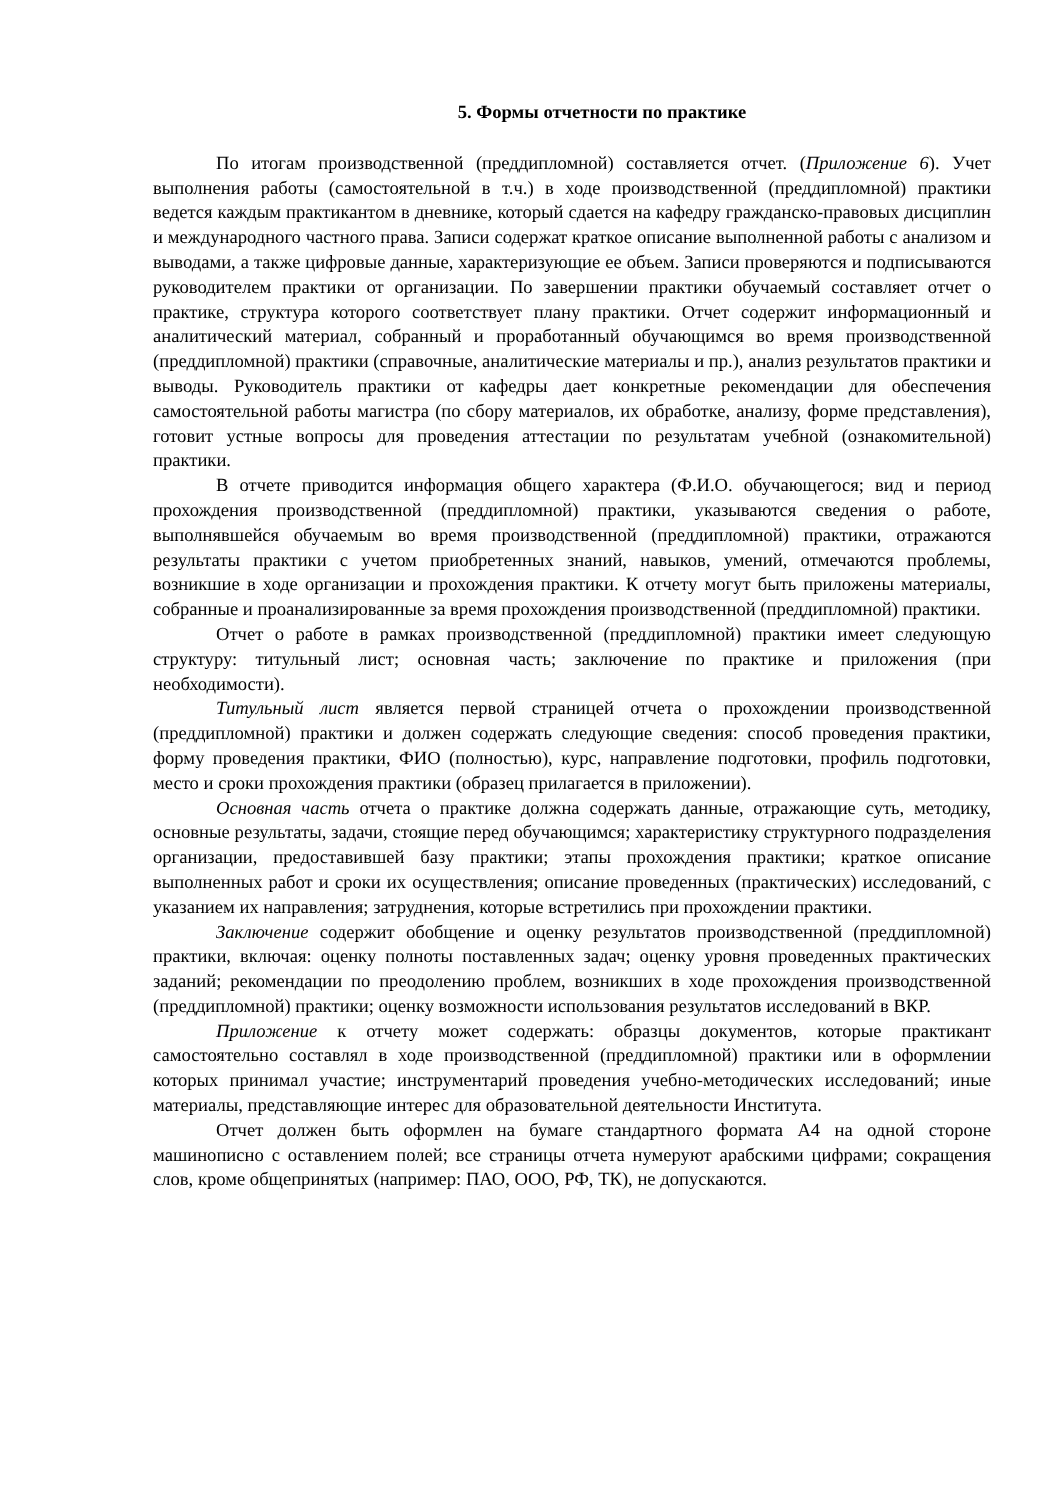5. Формы отчетности по практике
По итогам производственной (преддипломной) составляется отчет. (Приложение 6). Учет выполнения работы (самостоятельной в т.ч.) в ходе производственной (преддипломной) практики ведется каждым практикантом в дневнике, который сдается на кафедру гражданско-правовых дисциплин и международного частного права. Записи содержат краткое описание выполненной работы с анализом и выводами, а также цифровые данные, характеризующие ее объем. Записи проверяются и подписываются руководителем практики от организации. По завершении практики обучаемый составляет отчет о практике, структура которого соответствует плану практики. Отчет содержит информационный и аналитический материал, собранный и проработанный обучающимся во время производственной (преддипломной) практики (справочные, аналитические материалы и пр.), анализ результатов практики и выводы. Руководитель практики от кафедры дает конкретные рекомендации для обеспечения самостоятельной работы магистра (по сбору материалов, их обработке, анализу, форме представления), готовит устные вопросы для проведения аттестации по результатам учебной (ознакомительной) практики.
В отчете приводится информация общего характера (Ф.И.О. обучающегося; вид и период прохождения производственной (преддипломной) практики, указываются сведения о работе, выполнявшейся обучаемым во время производственной (преддипломной) практики, отражаются результаты практики с учетом приобретенных знаний, навыков, умений, отмечаются проблемы, возникшие в ходе организации и прохождения практики. К отчету могут быть приложены материалы, собранные и проанализированные за время прохождения производственной (преддипломной) практики.
Отчет о работе в рамках производственной (преддипломной) практики имеет следующую структуру: титульный лист; основная часть; заключение по практике и приложения (при необходимости).
Титульный лист является первой страницей отчета о прохождении производственной (преддипломной) практики и должен содержать следующие сведения: способ проведения практики, форму проведения практики, ФИО (полностью), курс, направление подготовки, профиль подготовки, место и сроки прохождения практики (образец прилагается в приложении).
Основная часть отчета о практике должна содержать данные, отражающие суть, методику, основные результаты, задачи, стоящие перед обучающимся; характеристику структурного подразделения организации, предоставившей базу практики; этапы прохождения практики; краткое описание выполненных работ и сроки их осуществления; описание проведенных (практических) исследований, с указанием их направления; затруднения, которые встретились при прохождении практики.
Заключение содержит обобщение и оценку результатов производственной (преддипломной) практики, включая: оценку полноты поставленных задач; оценку уровня проведенных практических заданий; рекомендации по преодолению проблем, возникших в ходе прохождения производственной (преддипломной) практики; оценку возможности использования результатов исследований в ВКР.
Приложение к отчету может содержать: образцы документов, которые практикант самостоятельно составлял в ходе производственной (преддипломной) практики или в оформлении которых принимал участие; инструментарий проведения учебно-методических исследований; иные материалы, представляющие интерес для образовательной деятельности Института.
Отчет должен быть оформлен на бумаге стандартного формата А4 на одной стороне машинописно с оставлением полей; все страницы отчета нумеруют арабскими цифрами; сокращения слов, кроме общепринятых (например: ПАО, ООО, РФ, ТК), не допускаются.